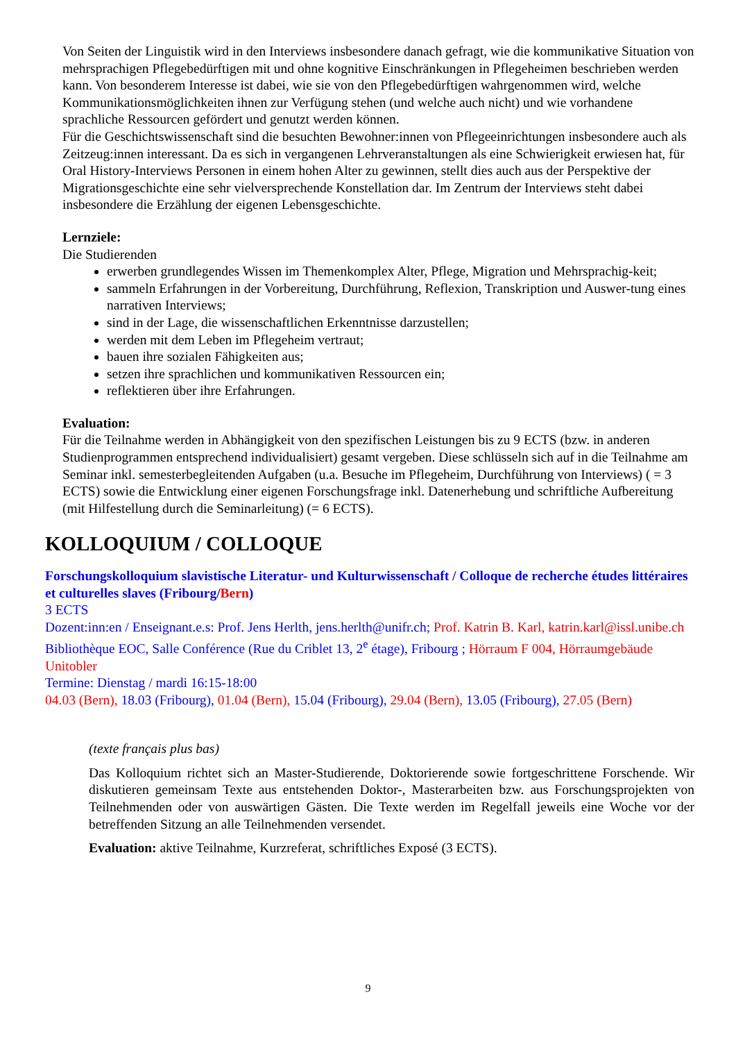Von Seiten der Linguistik wird in den Interviews insbesondere danach gefragt, wie die kommunikative Situation von mehrsprachigen Pflegebedürftigen mit und ohne kognitive Einschränkungen in Pflegeheimen beschrieben werden kann. Von besonderem Interesse ist dabei, wie sie von den Pflegebedürftigen wahrgenommen wird, welche Kommunikationsmöglichkeiten ihnen zur Verfügung stehen (und welche auch nicht) und wie vorhandene sprachliche Ressourcen gefördert und genutzt werden können.
Für die Geschichtswissenschaft sind die besuchten Bewohner:innen von Pflegeeinrichtungen insbesondere auch als Zeitzeug:innen interessant. Da es sich in vergangenen Lehrveranstaltungen als eine Schwierigkeit erwiesen hat, für Oral History-Interviews Personen in einem hohen Alter zu gewinnen, stellt dies auch aus der Perspektive der Migrationsgeschichte eine sehr vielversprechende Konstellation dar. Im Zentrum der Interviews steht dabei insbesondere die Erzählung der eigenen Lebensgeschichte.
Lernziele:
Die Studierenden
erwerben grundlegendes Wissen im Themenkomplex Alter, Pflege, Migration und Mehrsprachig-keit;
sammeln Erfahrungen in der Vorbereitung, Durchführung, Reflexion, Transkription und Auswer-tung eines narrativen Interviews;
sind in der Lage, die wissenschaftlichen Erkenntnisse darzustellen;
werden mit dem Leben im Pflegeheim vertraut;
bauen ihre sozialen Fähigkeiten aus;
setzen ihre sprachlichen und kommunikativen Ressourcen ein;
reflektieren über ihre Erfahrungen.
Evaluation:
Für die Teilnahme werden in Abhängigkeit von den spezifischen Leistungen bis zu 9 ECTS (bzw. in anderen Studienprogrammen entsprechend individualisiert) gesamt vergeben. Diese schlüsseln sich auf in die Teilnahme am Seminar inkl. semesterbegleitenden Aufgaben (u.a. Besuche im Pflegeheim, Durchführung von Interviews) ( = 3 ECTS) sowie die Entwicklung einer eigenen Forschungsfrage inkl. Datenerhebung und schriftliche Aufbereitung (mit Hilfestellung durch die Seminarleitung) (= 6 ECTS).
KOLLOQUIUM / COLLOQUE
Forschungskolloquium slavistische Literatur- und Kulturwissenschaft / Colloque de recherche études littéraires et culturelles slaves (Fribourg/Bern)
3 ECTS
Dozent:inn:en / Enseignant.e.s: Prof. Jens Herlth, jens.herlth@unifr.ch; Prof. Katrin B. Karl, katrin.karl@issl.unibe.ch
Bibliothèque EOC, Salle Conférence (Rue du Criblet 13, 2<sup>e</sup> étage), Fribourg ; Hörraum F 004, Hörraumgebäude Unitobler
Termine: Dienstag / mardi 16:15-18:00
04.03 (Bern), 18.03 (Fribourg), 01.04 (Bern), 15.04 (Fribourg), 29.04 (Bern), 13.05 (Fribourg), 27.05 (Bern)
(texte français plus bas)
Das Kolloquium richtet sich an Master-Studierende, Doktorierende sowie fortgeschrittene Forschende. Wir diskutieren gemeinsam Texte aus entstehenden Doktor-, Masterarbeiten bzw. aus Forschungsprojekten von Teilnehmenden oder von auswärtigen Gästen. Die Texte werden im Regelfall jeweils eine Woche vor der betreffenden Sitzung an alle Teilnehmenden versendet.
Evaluation: aktive Teilnahme, Kurzreferat, schriftliches Exposé (3 ECTS).
9